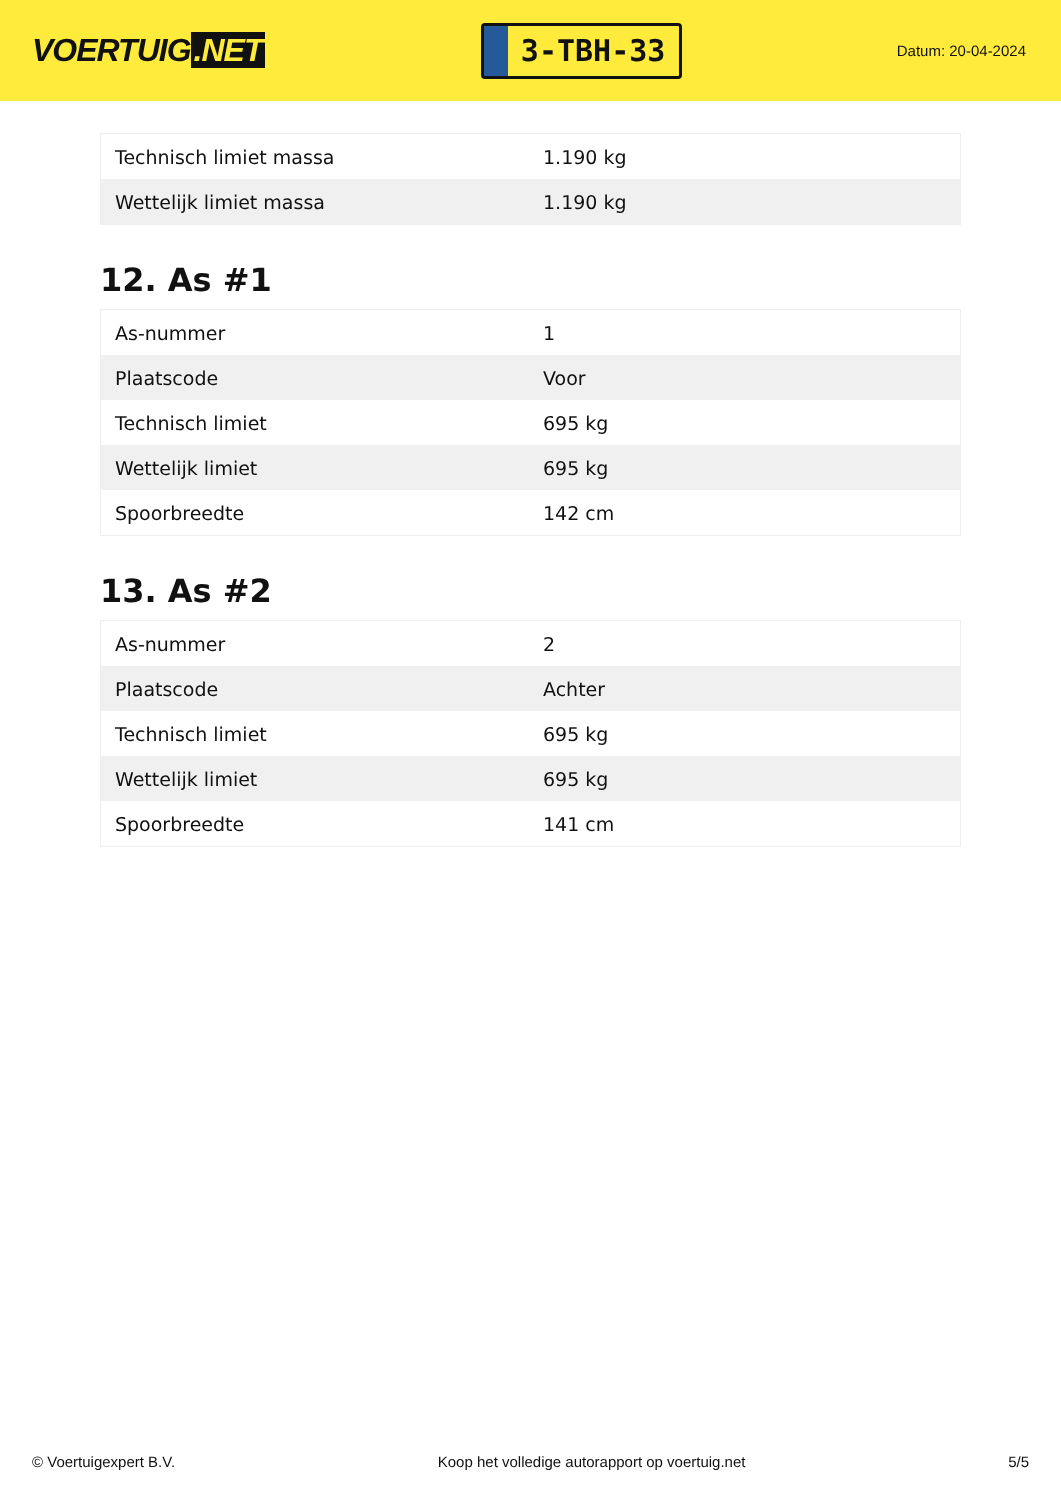VOERTUIG.NET
3-TBH-33
Datum: 20-04-2024
| Technisch limiet massa | 1.190 kg |
| Wettelijk limiet massa | 1.190 kg |
12. As #1
| As-nummer | 1 |
| Plaatscode | Voor |
| Technisch limiet | 695 kg |
| Wettelijk limiet | 695 kg |
| Spoorbreedte | 142 cm |
13. As #2
| As-nummer | 2 |
| Plaatscode | Achter |
| Technisch limiet | 695 kg |
| Wettelijk limiet | 695 kg |
| Spoorbreedte | 141 cm |
© Voertuigexpert B.V. Koop het volledige autorapport op voertuig.net 5/5